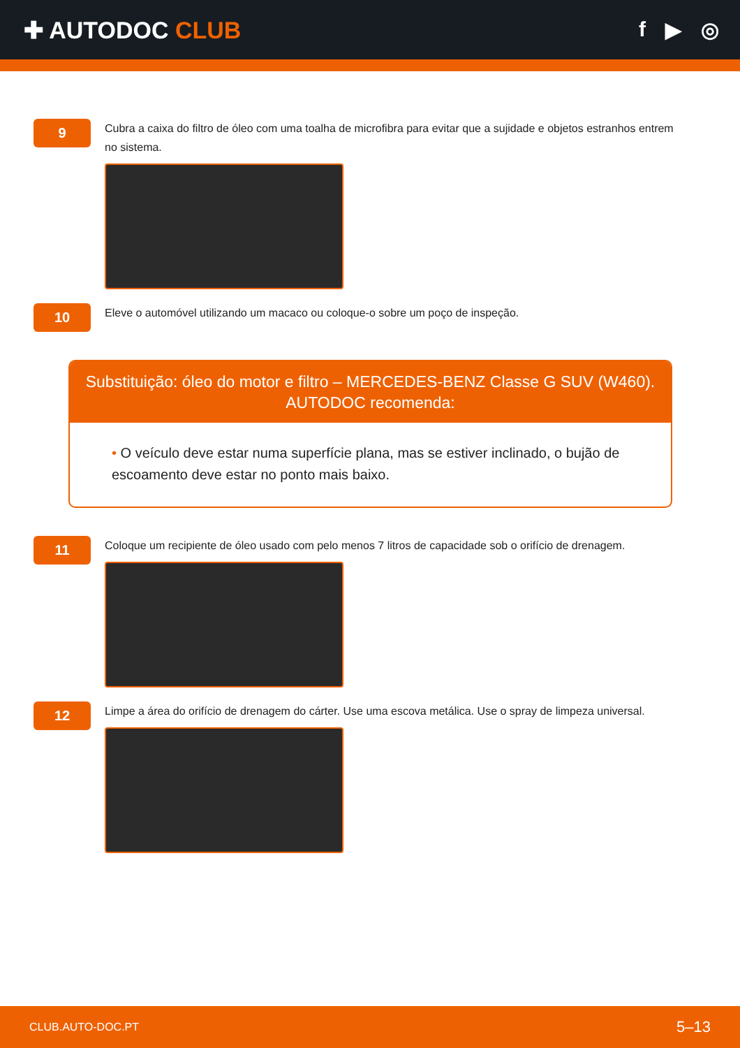✚ AUTODOC CLUB f ▶ ◎
9
Cubra a caixa do filtro de óleo com uma toalha de microfibra para evitar que a sujidade e objetos estranhos entrem no sistema.
10
Eleve o automóvel utilizando um macaco ou coloque-o sobre um poço de inspeção.
Substituição: óleo do motor e filtro – MERCEDES-BENZ Classe G SUV (W460).
AUTODOC recomenda:
• O veículo deve estar numa superfície plana, mas se estiver inclinado, o bujão de escoamento deve estar no ponto mais baixo.
11
Coloque um recipiente de óleo usado com pelo menos 7 litros de capacidade sob o orifício de drenagem.
12
Limpe a área do orifício de drenagem do cárter. Use uma escova metálica. Use o spray de limpeza universal.
CLUB.AUTO-DOC.PT 5–13